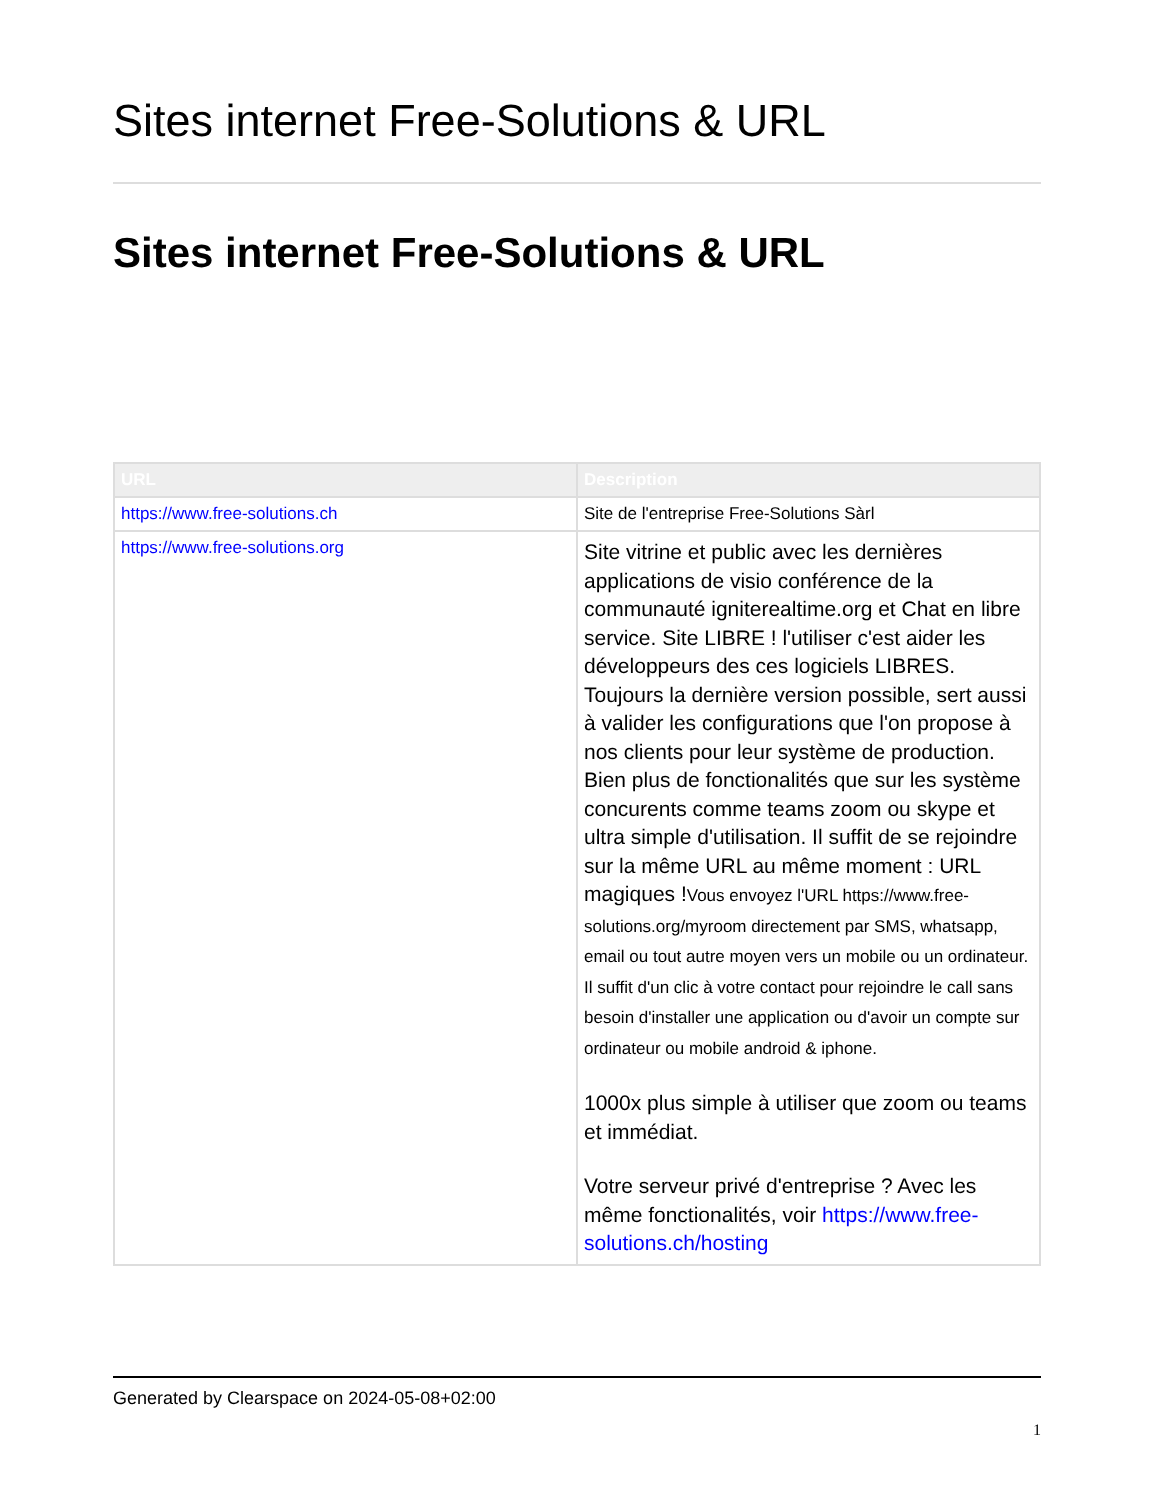Sites internet Free-Solutions & URL
Sites internet Free-Solutions & URL
| URL | Description |
| --- | --- |
| https://www.free-solutions.ch | Site de l'entreprise Free-Solutions Sàrl |
| https://www.free-solutions.org | Site vitrine et public avec les dernières applications de visio conférence de la communauté igniterealtime.org et Chat en libre service. Site LIBRE ! l'utiliser c'est aider les développeurs des ces logiciels LIBRES. Toujours la dernière version possible, sert aussi à valider les configurations que l'on propose à nos clients pour leur système de production. Bien plus de fonctionalités que sur les système concurents comme teams zoom ou skype et ultra simple d'utilisation. Il suffit de se rejoindre sur la même URL au même moment : URL magiques ! Vous envoyez l'URL https://www.free-solutions.org/myroom directement par SMS, whatsapp, email ou tout autre moyen vers un mobile ou un ordinateur. Il suffit d'un clic à votre contact pour rejoindre le call sans besoin d'installer une application ou d'avoir un compte sur ordinateur ou mobile android & iphone. 1000x plus simple à utiliser que zoom ou teams et immédiat. Votre serveur privé d'entreprise ? Avec les même fonctionalités, voir https://www.free-solutions.ch/hosting |
Generated by Clearspace on 2024-05-08+02:00
1